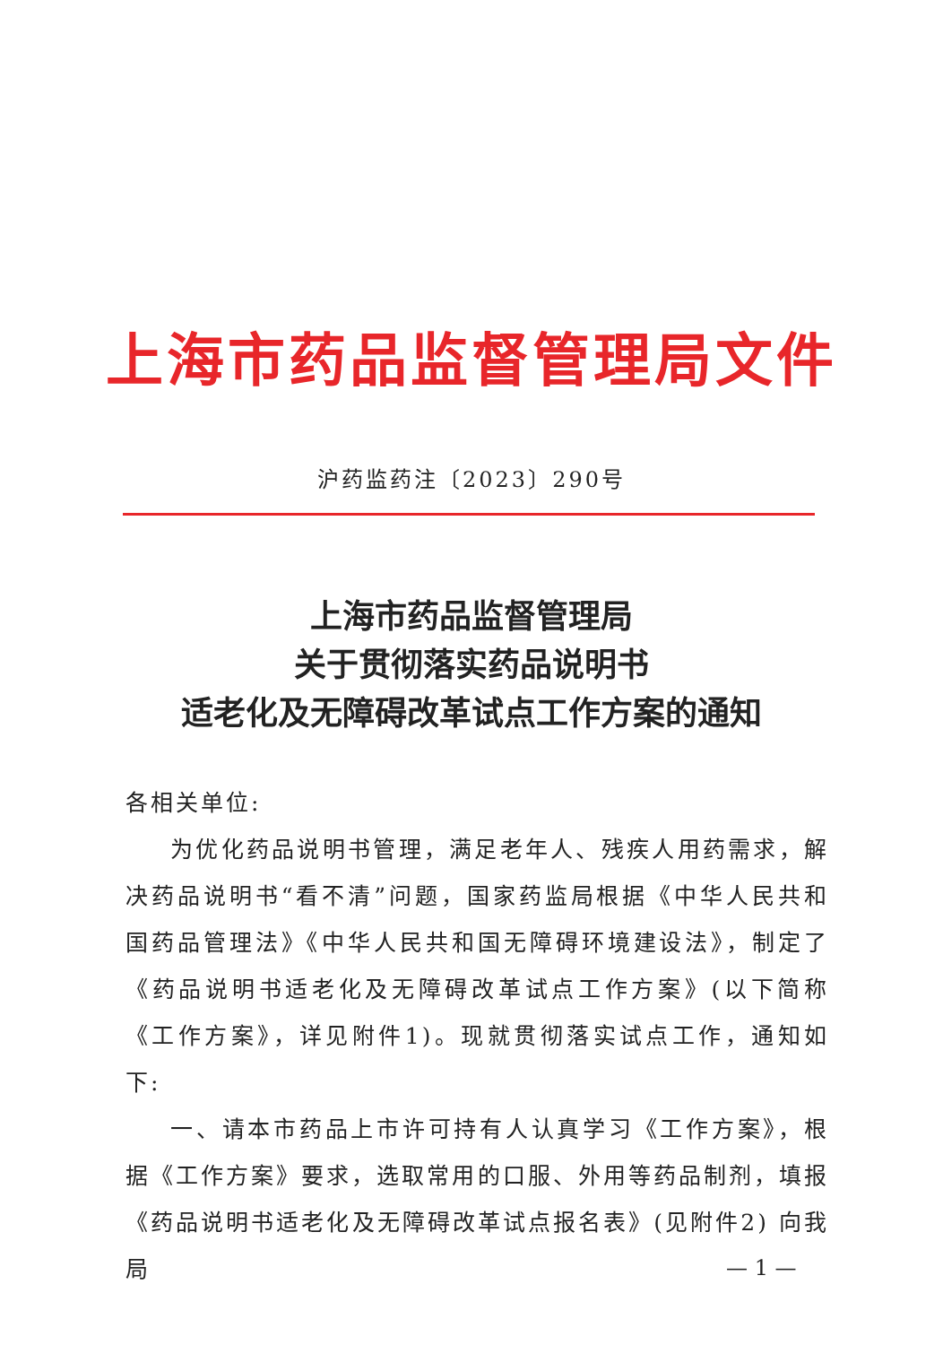上海市药品监督管理局文件
沪药监药注〔2023〕290号
上海市药品监督管理局
关于贯彻落实药品说明书
适老化及无障碍改革试点工作方案的通知
各相关单位:
为优化药品说明书管理，满足老年人、残疾人用药需求，解决药品说明书“看不清”问题，国家药监局根据《中华人民共和国药品管理法》《中华人民共和国无障碍环境建设法》，制定了《药品说明书适老化及无障碍改革试点工作方案》(以下简称《工作方案》，详见附件1)。现就贯彻落实试点工作，通知如下:
一、请本市药品上市许可持有人认真学习《工作方案》，根据《工作方案》要求，选取常用的口服、外用等药品制剂，填报《药品说明书适老化及无障碍改革试点报名表》(见附件2) 向我局
— 1 —